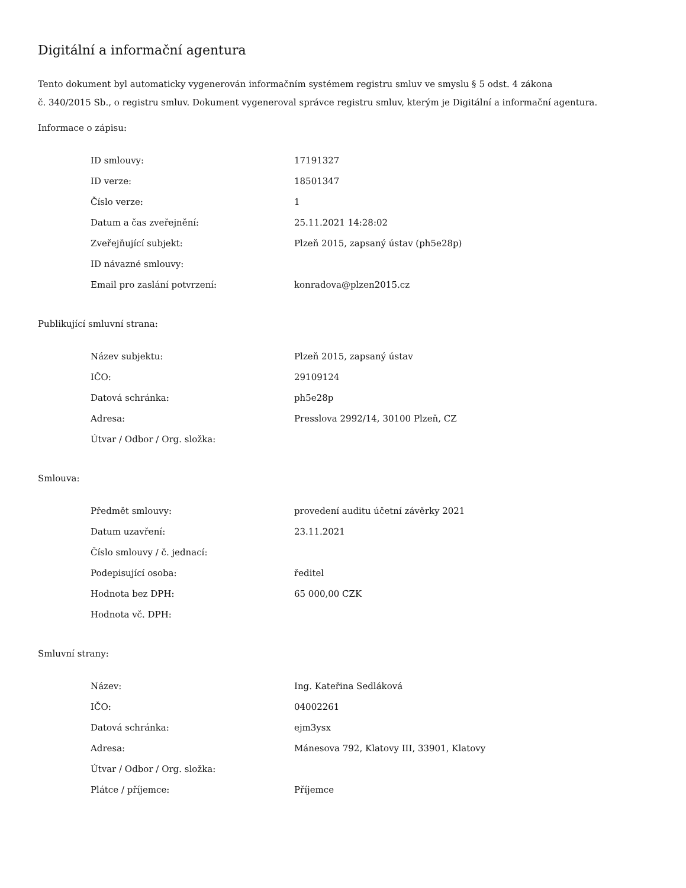Digitální a informační agentura
Tento dokument byl automaticky vygenerován informačním systémem registru smluv ve smyslu § 5 odst. 4 zákona
č. 340/2015 Sb., o registru smluv. Dokument vygeneroval správce registru smluv, kterým je Digitální a informační agentura.
Informace o zápisu:
| ID smlouvy: | 17191327 |
| ID verze: | 18501347 |
| Číslo verze: | 1 |
| Datum a čas zveřejnění: | 25.11.2021 14:28:02 |
| Zveřejňující subjekt: | Plzeň 2015, zapsaný ústav (ph5e28p) |
| ID návazné smlouvy: | |
| Email pro zaslání potvrzení: | konradova@plzen2015.cz |
Publikující smluvní strana:
| Název subjektu: | Plzeň 2015, zapsaný ústav |
| IČO: | 29109124 |
| Datová schránka: | ph5e28p |
| Adresa: | Presslova 2992/14, 30100 Plzeň, CZ |
| Útvar / Odbor / Org. složka: | |
Smlouva:
| Předmět smlouvy: | provedení auditu účetní závěrky 2021 |
| Datum uzavření: | 23.11.2021 |
| Číslo smlouvy / č. jednací: | |
| Podepisující osoba: | ředitel |
| Hodnota bez DPH: | 65 000,00 CZK |
| Hodnota vč. DPH: | |
Smluvní strany:
| Název: | Ing. Kateřina Sedláková |
| IČO: | 04002261 |
| Datová schránka: | ejm3ysx |
| Adresa: | Mánesova 792, Klatovy III, 33901, Klatovy |
| Útvar / Odbor / Org. složka: | |
| Plátce / příjemce: | Příjemce |